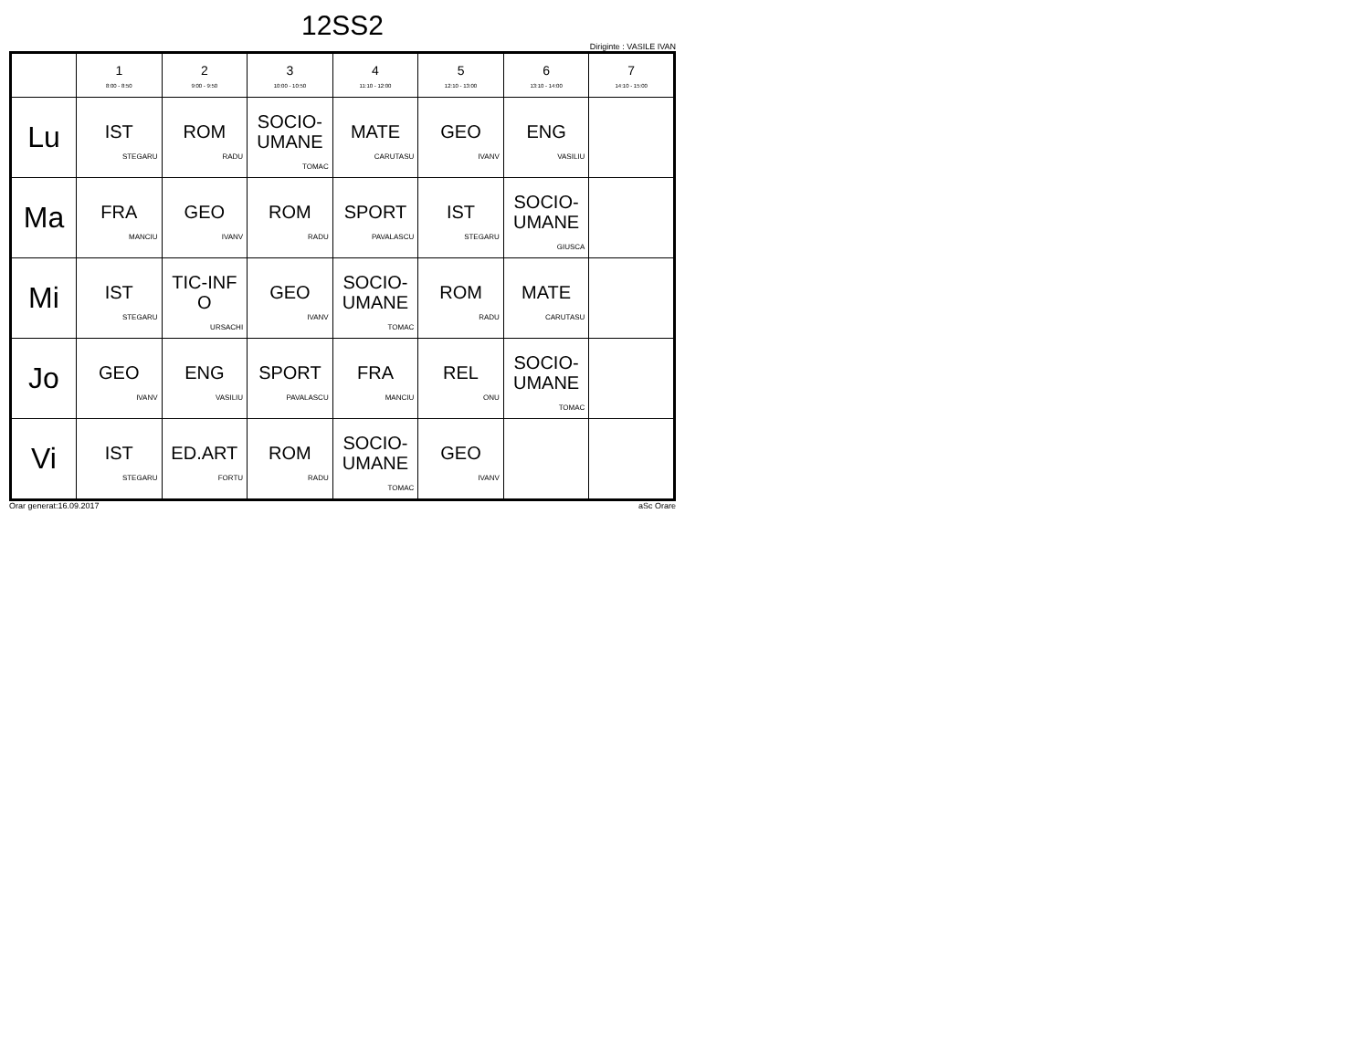12SS2
Diriginte : VASILE IVAN
| | 1 8:00 - 8:50 | 2 9:00 - 9:50 | 3 10:00 - 10:50 | 4 11:10 - 12:00 | 5 12:10 - 13:00 | 6 13:10 - 14:00 | 7 14:10 - 15:00 |
| --- | --- | --- | --- | --- | --- | --- | --- |
| Lu | IST STEGARU | ROM RADU | SOCIO- UMANE TOMAC | MATE CARUTASU | GEO IVANV | ENG VASILIU | |
| Ma | FRA MANCIU | GEO IVANV | ROM RADU | SPORT PAVALASCU | IST STEGARU | SOCIO- UMANE GIUSCA | |
| Mi | IST STEGARU | TIC-INF O URSACHI | GEO IVANV | SOCIO- UMANE TOMAC | ROM RADU | MATE CARUTASU | |
| Jo | GEO IVANV | ENG VASILIU | SPORT PAVALASCU | FRA MANCIU | REL ONU | SOCIO- UMANE TOMAC | |
| Vi | IST STEGARU | ED.ART FORTU | ROM RADU | SOCIO- UMANE TOMAC | GEO IVANV | | |
Orar generat:16.09.2017 aSc Orare